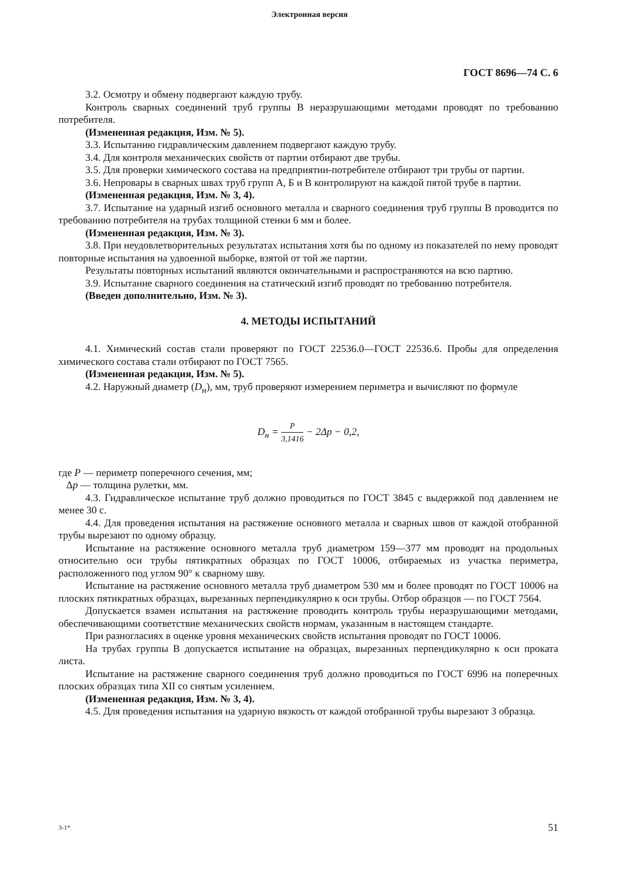Электронная версия
ГОСТ 8696—74 С. 6
3.2. Осмотру и обмену подвергают каждую трубу.
Контроль сварных соединений труб группы В неразрушающими методами проводят по требованию потребителя.
(Измененная редакция, Изм. № 5).
3.3. Испытанию гидравлическим давлением подвергают каждую трубу.
3.4. Для контроля механических свойств от партии отбирают две трубы.
3.5. Для проверки химического состава на предприятии-потребителе отбирают три трубы от партии.
3.6. Непровары в сварных швах труб групп А, Б и В контролируют на каждой пятой трубе в партии.
(Измененная редакция, Изм. № 3, 4).
3.7. Испытание на ударный изгиб основного металла и сварного соединения труб группы В проводится по требованию потребителя на трубах толщиной стенки 6 мм и более.
(Измененная редакция, Изм. № 3).
3.8. При неудовлетворительных результатах испытания хотя бы по одному из показателей по нему проводят повторные испытания на удвоенной выборке, взятой от той же партии.
Результаты повторных испытаний являются окончательными и распространяются на всю партию.
3.9. Испытание сварного соединения на статический изгиб проводят по требованию потребителя.
(Введен дополнительно, Изм. № 3).
4. МЕТОДЫ ИСПЫТАНИЙ
4.1. Химический состав стали проверяют по ГОСТ 22536.0—ГОСТ 22536.6. Пробы для определения химического состава стали отбирают по ГОСТ 7565.
(Измененная редакция, Изм. № 5).
4.2. Наружный диаметр (D<sub>н</sub>), мм, труб проверяют измерением периметра и вычисляют по формуле
D<sub>н</sub> = P 3,1416 − 2Δp − 0,2,
где P — периметр поперечного сечения, мм;
Δp — толщина рулетки, мм.
4.3. Гидравлическое испытание труб должно проводиться по ГОСТ 3845 с выдержкой под давлением не менее 30 с.
4.4. Для проведения испытания на растяжение основного металла и сварных швов от каждой отобранной трубы вырезают по одному образцу.
Испытание на растяжение основного металла труб диаметром 159—377 мм проводят на продольных относительно оси трубы пятикратных образцах по ГОСТ 10006, отбираемых из участка периметра, расположенного под углом 90° к сварному шву.
Испытание на растяжение основного металла труб диаметром 530 мм и более проводят по ГОСТ 10006 на плоских пятикратных образцах, вырезанных перпендикулярно к оси трубы. Отбор образцов — по ГОСТ 7564.
Допускается взамен испытания на растяжение проводить контроль трубы неразрушающими методами, обеспечивающими соответствие механических свойств нормам, указанным в настоящем стандарте.
При разногласиях в оценке уровня механических свойств испытания проводят по ГОСТ 10006.
На трубах группы В допускается испытание на образцах, вырезанных перпендикулярно к оси проката листа.
Испытание на растяжение сварного соединения труб должно проводиться по ГОСТ 6996 на поперечных плоских образцах типа XII со снятым усилением.
(Измененная редакция, Изм. № 3, 4).
4.5. Для проведения испытания на ударную вязкость от каждой отобранной трубы вырезают 3 образца.
3-1* 51